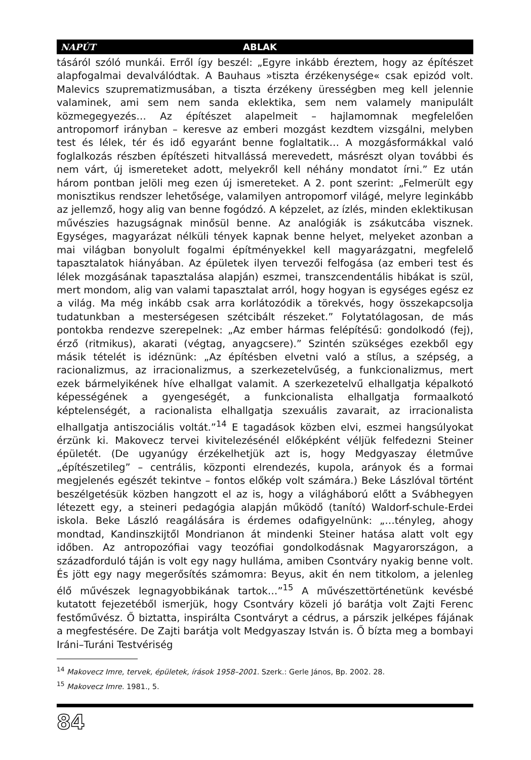NAPÚT ABLAK
tásáról szóló munkái. Erről így beszél: „Egyre inkább éreztem, hogy az építészet alapfogalmai devalválódtak. A Bauhaus »tiszta érzékenysége« csak epizód volt. Malevics szuprematizmusában, a tiszta érzékeny ürességben meg kell jelennie valaminek, ami sem nem sanda eklektika, sem nem valamely manipulált közmegegyezés… Az építészet alapelmeit – hajlamomnak megfelelően antropomorf irányban – keresve az emberi mozgást kezdtem vizsgálni, melyben test és lélek, tér és idő egyaránt benne foglaltatik… A mozgásformákkal való foglalkozás részben építészeti hitvallássá merevedett, másrészt olyan további és nem várt, új ismereteket adott, melyekről kell néhány mondatot írni.” Ez után három pontban jelöli meg ezen új ismereteket. A 2. pont szerint: „Felmerült egy monisztikus rendszer lehetősége, valamilyen antropomorf világé, melyre leginkább az jellemző, hogy alig van benne fogódzó. A képzelet, az ízlés, minden eklektikusan művészies hazugságnak minősül benne. Az analógiák is zsákutcába visznek. Egységes, magyarázat nélküli tények kapnak benne helyet, melyeket azonban a mai világban bonyolult fogalmi építményekkel kell magyarázgatni, megfelelő tapasztalatok hiányában. Az épületek ilyen tervezői felfogása (az emberi test és lélek mozgásának tapasztalása alapján) eszmei, transzcendentális hibákat is szül, mert mondom, alig van valami tapasztalat arról, hogy hogyan is egységes egész ez a világ. Ma még inkább csak arra korlátozódik a törekvés, hogy összekapcsolja tudatunkban a mesterségesen szétcibált részeket.” Folytatólagosan, de más pontokba rendezve szerepelnek: „Az ember hármas felépítésű: gondolkodó (fej), érző (ritmikus), akarati (végtag, anyagcsere).” Szintén szükséges ezekből egy másik tételét is idéznünk: „Az építésben elvetni való a stílus, a szépség, a racionalizmus, az irracionalizmus, a szerkezetelvűség, a funkcionalizmus, mert ezek bármelyikének híve elhallgat valamit. A szerkezetelvű elhallgatja képalkotó képességének a gyengeségét, a funkcionalista elhallgatja formaalkotó képtelenségét, a racionalista elhallgatja szexuális zavarait, az irracionalista elhallgatja antiszociális voltát.”<sup>14</sup> E tagadások közben elvi, eszmei hangsúlyokat érzünk ki. Makovecz tervei kivitelezésénél előképként véljük felfedezni Steiner épületét. (De ugyanúgy érzékelhetjük azt is, hogy Medgyaszay életműve „építészetileg” – centrális, központi elrendezés, kupola, arányok és a formai megjelenés egészét tekintve – fontos előkép volt számára.) Beke Lászlóval történt beszélgetésük közben hangzott el az is, hogy a világháború előtt a Svábhegyen létezett egy, a steineri pedagógia alapján működő (tanító) Waldorf-schule-Erdei iskola. Beke László reagálására is érdemes odafigyelnünk: „…tényleg, ahogy mondtad, Kandinszkijtől Mondrianon át mindenki Steiner hatása alatt volt egy időben. Az antropozófiai vagy teozófiai gondolkodásnak Magyarországon, a századforduló táján is volt egy nagy hulláma, amiben Csontváry nyakig benne volt. És jött egy nagy megerősítés számomra: Beyus, akit én nem titkolom, a jelenleg élő művészek legnagyobbikának tartok…”<sup>15</sup> A művészettörténetünk kevésbé kutatott fejezetéből ismerjük, hogy Csontváry közeli jó barátja volt Zajti Ferenc festőművész. Ő biztatta, inspirálta Csontváryt a cédrus, a párszik jelképes fájának a megfestésére. De Zajti barátja volt Medgyaszay István is. Ő bízta meg a bombayi Iráni–Turáni Testvériség
<sup>14</sup> Makovecz Imre, tervek, épületek, írások 1958–2001. Szerk.: Gerle János, Bp. 2002. 28.
<sup>15</sup> Makovecz Imre. 1981., 5.
84